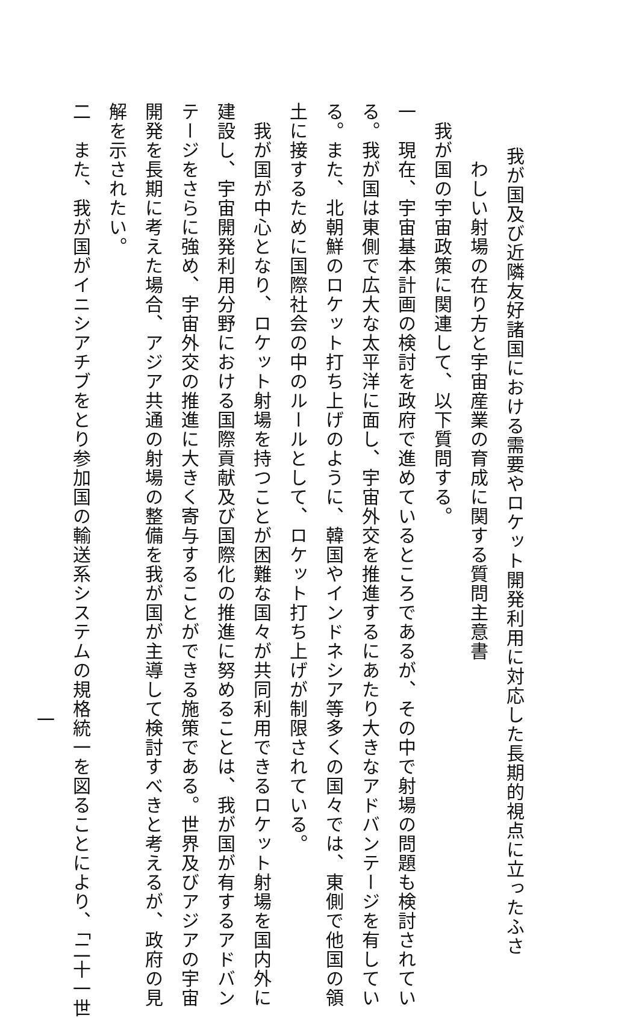我が国及び近隣友好諸国における需要やロケット開発利用に対応した長期的視点に立ったふさ
わしい射場の在り方と宇宙産業の育成に関する質問主意書
我が国の宇宙政策に関連して、以下質問する。
一　現在、宇宙基本計画の検討を政府で進めているところであるが、その中で射場の問題も検討されてい
る。我が国は東側で広大な太平洋に面し、宇宙外交を推進するにあたり大きなアドバンテージを有してい
る。また、北朝鮮のロケット打ち上げのように、韓国やインドネシア等多くの国々では、東側で他国の領
土に接するために国際社会の中のルールとして、ロケット打ち上げが制限されている。
　我が国が中心となり、ロケット射場を持つことが困難な国々が共同利用できるロケット射場を国内外に
建設し、宇宙開発利用分野における国際貢献及び国際化の推進に努めることは、我が国が有するアドバン
テージをさらに強め、宇宙外交の推進に大きく寄与することができる施策である。世界及びアジアの宇宙
開発を長期に考えた場合、アジア共通の射場の整備を我が国が主導して検討すべきと考えるが、政府の見
解を示されたい。
二　また、我が国がイニシアチブをとり参加国の輸送系システムの規格統一を図ることにより、「二十一世
一